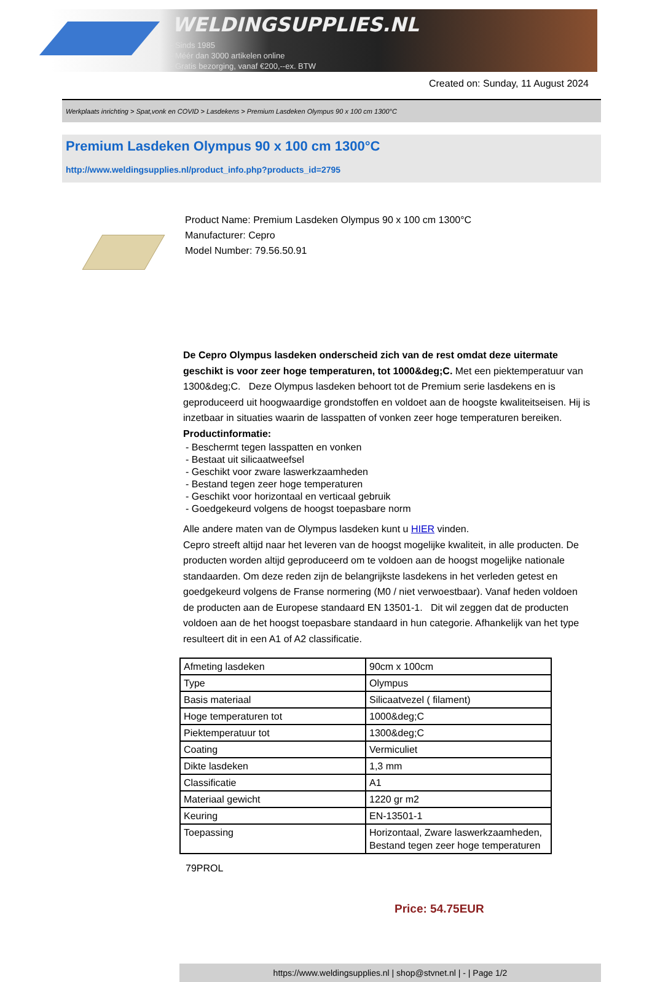WELDINGSUPPLIES.NL
- Sinds 1985
- Méér dan 3000 artikelen online
- Gratis bezorging, vanaf €200,--ex. BTW
Created on: Sunday, 11 August 2024
Werkplaats inrichting > Spat,vonk en COVID > Lasdekens > Premium Lasdeken Olympus 90 x 100 cm 1300°C
Premium Lasdeken Olympus 90 x 100 cm 1300°C
http://www.weldingsupplies.nl/product_info.php?products_id=2795
Product Name: Premium Lasdeken Olympus 90 x 100 cm 1300°C
Manufacturer: Cepro
Model Number: 79.56.50.91
De Cepro Olympus lasdeken onderscheid zich van de rest omdat deze uitermate geschikt is voor zeer hoge temperaturen, tot 1000&deg;C. Met een piektemperatuur van 1300&deg;C. Deze Olympus lasdeken behoort tot de Premium serie lasdekens en is geproduceerd uit hoogwaardige grondstoffen en voldoet aan de hoogste kwaliteitseisen. Hij is inzetbaar in situaties waarin de lasspatten of vonken zeer hoge temperaturen bereiken.
Productinformatie:
- Beschermt tegen lasspatten en vonken
- Bestaat uit silicaatweefsel
- Geschikt voor zware laswerkzaamheden
- Bestand tegen zeer hoge temperaturen
- Geschikt voor horizontaal en verticaal gebruik
- Goedgekeurd volgens de hoogst toepasbare norm
Alle andere maten van de Olympus lasdeken kunt u HIER vinden.
Cepro streeft altijd naar het leveren van de hoogst mogelijke kwaliteit, in alle producten. De producten worden altijd geproduceerd om te voldoen aan de hoogst mogelijke nationale standaarden. Om deze reden zijn de belangrijkste lasdekens in het verleden getest en goedgekeurd volgens de Franse normering (M0 / niet verwoestbaar). Vanaf heden voldoen de producten aan de Europese standaard EN 13501-1. Dit wil zeggen dat de producten voldoen aan de het hoogst toepasbare standaard in hun categorie. Afhankelijk van het type resulteert dit in een A1 of A2 classificatie.
| Afmeting lasdeken | 90cm x 100cm |
| Type | Olympus |
| Basis materiaal | Silicaatvezel ( filament) |
| Hoge temperaturen tot | 1000&deg;C |
| Piektemperatuur tot | 1300&deg;C |
| Coating | Vermiculiet |
| Dikte lasdeken | 1,3 mm |
| Classificatie | A1 |
| Materiaal gewicht | 1220 gr m2 |
| Keuring | EN-13501-1 |
| Toepassing | Horizontaal, Zware laswerkzaamheden, Bestand tegen zeer hoge temperaturen |
79PROL
Price: 54.75EUR
https://www.weldingsupplies.nl | shop@stvnet.nl | - | Page 1/2